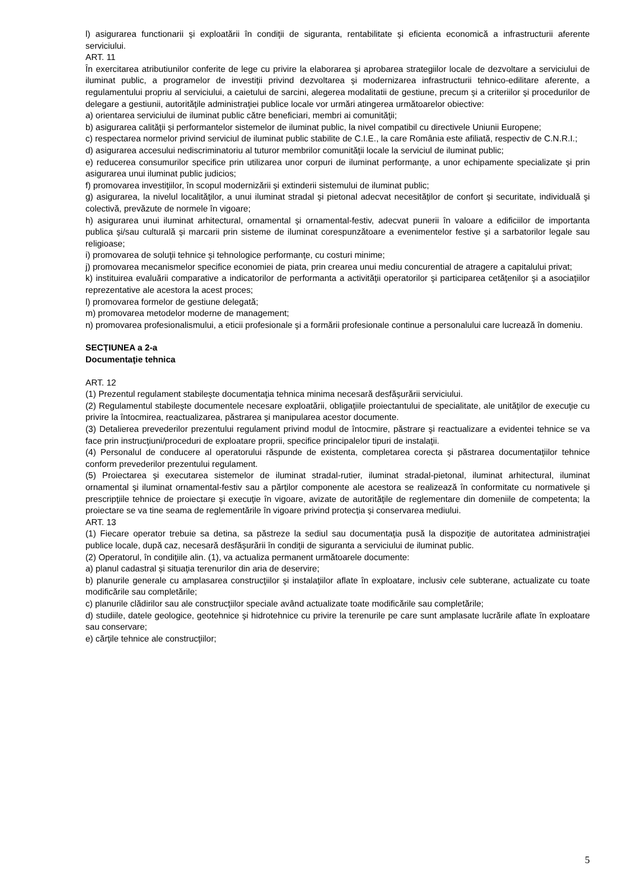l) asigurarea functionarii şi exploatării în condiţii de siguranta, rentabilitate şi eficienta economică a infrastructurii aferente serviciului.
ART. 11
În exercitarea atributiunilor conferite de lege cu privire la elaborarea şi aprobarea strategiilor locale de dezvoltare a serviciului de iluminat public, a programelor de investiţii privind dezvoltarea şi modernizarea infrastructurii tehnico-edilitare aferente, a regulamentului propriu al serviciului, a caietului de sarcini, alegerea modalitatii de gestiune, precum şi a criteriilor şi procedurilor de delegare a gestiunii, autorităţile administraţiei publice locale vor urmări atingerea următoarelor obiective:
a) orientarea serviciului de iluminat public către beneficiari, membri ai comunităţii;
b) asigurarea calităţii şi performantelor sistemelor de iluminat public, la nivel compatibil cu directivele Uniunii Europene;
c) respectarea normelor privind serviciul de iluminat public stabilite de C.I.E., la care România este afiliată, respectiv de C.N.R.I.;
d) asigurarea accesului nediscriminatoriu al tuturor membrilor comunităţii locale la serviciul de iluminat public;
e) reducerea consumurilor specifice prin utilizarea unor corpuri de iluminat performanţe, a unor echipamente specializate şi prin asigurarea unui iluminat public judicios;
f) promovarea investiţiilor, în scopul modernizării şi extinderii sistemului de iluminat public;
g) asigurarea, la nivelul localităţilor, a unui iluminat stradal şi pietonal adecvat necesităţilor de confort şi securitate, individuală şi colectivă, prevăzute de normele în vigoare;
h) asigurarea unui iluminat arhitectural, ornamental şi ornamental-festiv, adecvat punerii în valoare a edificiilor de importanta publica şi/sau culturală şi marcarii prin sisteme de iluminat corespunzătoare a evenimentelor festive şi a sarbatorilor legale sau religioase;
i) promovarea de soluţii tehnice şi tehnologice performanţe, cu costuri minime;
j) promovarea mecanismelor specifice economiei de piata, prin crearea unui mediu concurential de atragere a capitalului privat;
k) instituirea evaluării comparative a indicatorilor de performanta a activităţii operatorilor şi participarea cetăţenilor şi a asociaţiilor reprezentative ale acestora la acest proces;
l) promovarea formelor de gestiune delegată;
m) promovarea metodelor moderne de management;
n) promovarea profesionalismului, a eticii profesionale şi a formării profesionale continue a personalului care lucrează în domeniu.
SECŢIUNEA a 2-a
Documentaţie tehnica
ART. 12
(1) Prezentul regulament stabileşte documentaţia tehnica minima necesară desfăşurării serviciului.
(2) Regulamentul stabileşte documentele necesare exploatării, obligaţiile proiectantului de specialitate, ale unităţilor de execuţie cu privire la întocmirea, reactualizarea, păstrarea şi manipularea acestor documente.
(3) Detalierea prevederilor prezentului regulament privind modul de întocmire, păstrare şi reactualizare a evidentei tehnice se va face prin instrucţiuni/proceduri de exploatare proprii, specifice principalelor tipuri de instalaţii.
(4) Personalul de conducere al operatorului răspunde de existenta, completarea corecta şi păstrarea documentaţiilor tehnice conform prevederilor prezentului regulament.
(5) Proiectarea şi executarea sistemelor de iluminat stradal-rutier, iluminat stradal-pietonal, iluminat arhitectural, iluminat ornamental şi iluminat ornamental-festiv sau a părţilor componente ale acestora se realizează în conformitate cu normativele şi prescripţiile tehnice de proiectare şi execuţie în vigoare, avizate de autorităţile de reglementare din domeniile de competenta; la proiectare se va tine seama de reglementările în vigoare privind protecţia şi conservarea mediului.
ART. 13
(1) Fiecare operator trebuie sa detina, sa păstreze la sediul sau documentaţia pusă la dispoziţie de autoritatea administraţiei publice locale, după caz, necesară desfăşurării în condiţii de siguranta a serviciului de iluminat public.
(2) Operatorul, în condiţiile alin. (1), va actualiza permanent următoarele documente:
a) planul cadastral şi situaţia terenurilor din aria de deservire;
b) planurile generale cu amplasarea construcţiilor şi instalaţiilor aflate în exploatare, inclusiv cele subterane, actualizate cu toate modificările sau completările;
c) planurile clădirilor sau ale construcţiilor speciale având actualizate toate modificările sau completările;
d) studiile, datele geologice, geotehnice şi hidrotehnice cu privire la terenurile pe care sunt amplasate lucrările aflate în exploatare sau conservare;
e) cărţile tehnice ale construcţiilor;
5